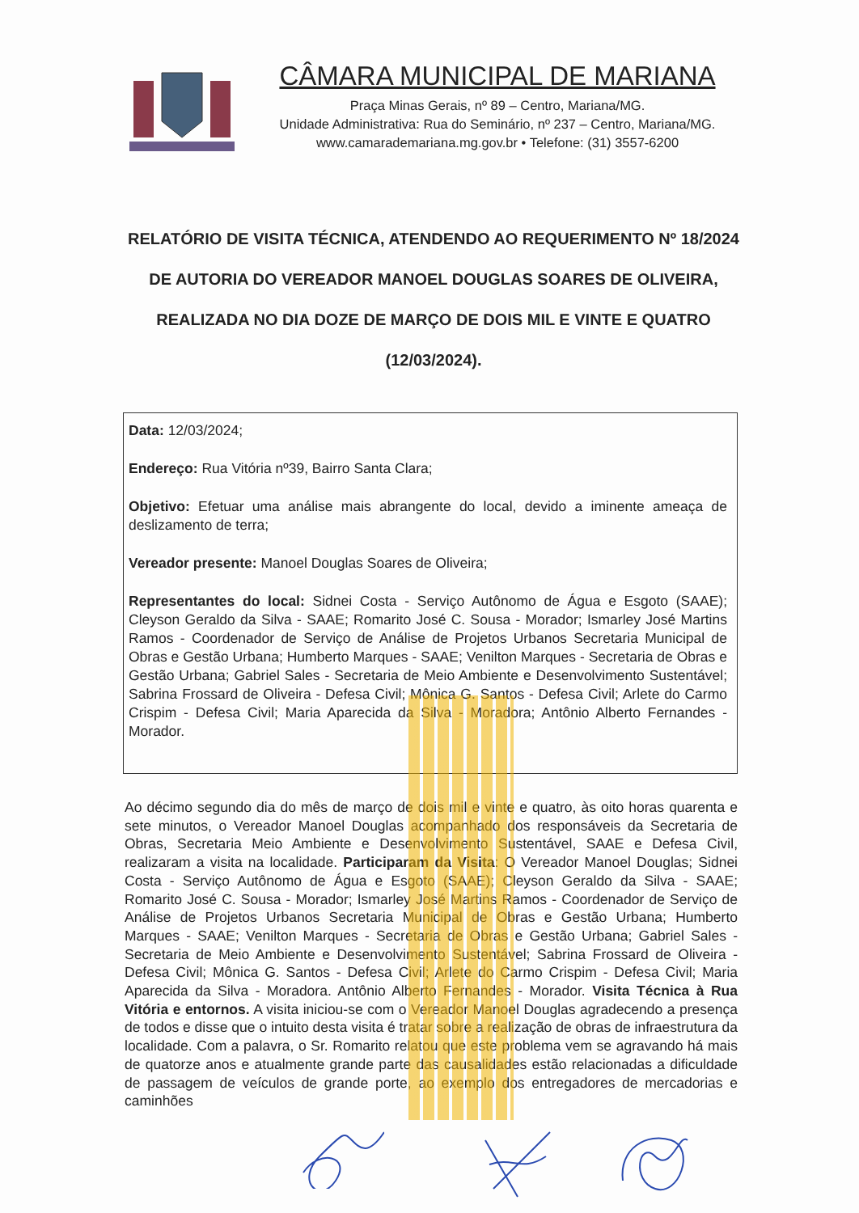CÂMARA MUNICIPAL DE MARIANA
Praça Minas Gerais, nº 89 – Centro, Mariana/MG.
Unidade Administrativa: Rua do Seminário, nº 237 – Centro, Mariana/MG.
www.camarademariana.mg.gov.br • Telefone: (31) 3557-6200
RELATÓRIO DE VISITA TÉCNICA, ATENDENDO AO REQUERIMENTO Nº 18/2024 DE AUTORIA DO VEREADOR MANOEL DOUGLAS SOARES DE OLIVEIRA, REALIZADA NO DIA DOZE DE MARÇO DE DOIS MIL E VINTE E QUATRO (12/03/2024).
Data: 12/03/2024;
Endereço: Rua Vitória nº39, Bairro Santa Clara;
Objetivo: Efetuar uma análise mais abrangente do local, devido a iminente ameaça de deslizamento de terra;
Vereador presente: Manoel Douglas Soares de Oliveira;
Representantes do local: Sidnei Costa - Serviço Autônomo de Água e Esgoto (SAAE); Cleyson Geraldo da Silva - SAAE; Romarito José C. Sousa - Morador; Ismarley José Martins Ramos - Coordenador de Serviço de Análise de Projetos Urbanos Secretaria Municipal de Obras e Gestão Urbana; Humberto Marques - SAAE; Venilton Marques - Secretaria de Obras e Gestão Urbana; Gabriel Sales - Secretaria de Meio Ambiente e Desenvolvimento Sustentável; Sabrina Frossard de Oliveira - Defesa Civil; Mônica G. Santos - Defesa Civil; Arlete do Carmo Crispim - Defesa Civil; Maria Aparecida da Silva - Moradora; Antônio Alberto Fernandes - Morador.
Ao décimo segundo dia do mês de março de dois mil e vinte e quatro, às oito horas quarenta e sete minutos, o Vereador Manoel Douglas acompanhado dos responsáveis da Secretaria de Obras, Secretaria Meio Ambiente e Desenvolvimento Sustentável, SAAE e Defesa Civil, realizaram a visita na localidade. Participaram da Visita: O Vereador Manoel Douglas; Sidnei Costa - Serviço Autônomo de Água e Esgoto (SAAE); Cleyson Geraldo da Silva - SAAE; Romarito José C. Sousa - Morador; Ismarley José Martins Ramos - Coordenador de Serviço de Análise de Projetos Urbanos Secretaria Municipal de Obras e Gestão Urbana; Humberto Marques - SAAE; Venilton Marques - Secretaria de Obras e Gestão Urbana; Gabriel Sales - Secretaria de Meio Ambiente e Desenvolvimento Sustentável; Sabrina Frossard de Oliveira - Defesa Civil; Mônica G. Santos - Defesa Civil; Arlete do Carmo Crispim - Defesa Civil; Maria Aparecida da Silva - Moradora. Antônio Alberto Fernandes - Morador. Visita Técnica à Rua Vitória e entornos. A visita iniciou-se com o Vereador Manoel Douglas agradecendo a presença de todos e disse que o intuito desta visita é tratar sobre a realização de obras de infraestrutura da localidade. Com a palavra, o Sr. Romarito relatou que este problema vem se agravando há mais de quatorze anos e atualmente grande parte das causalidades estão relacionadas a dificuldade de passagem de veículos de grande porte, ao exemplo dos entregadores de mercadorias e caminhões